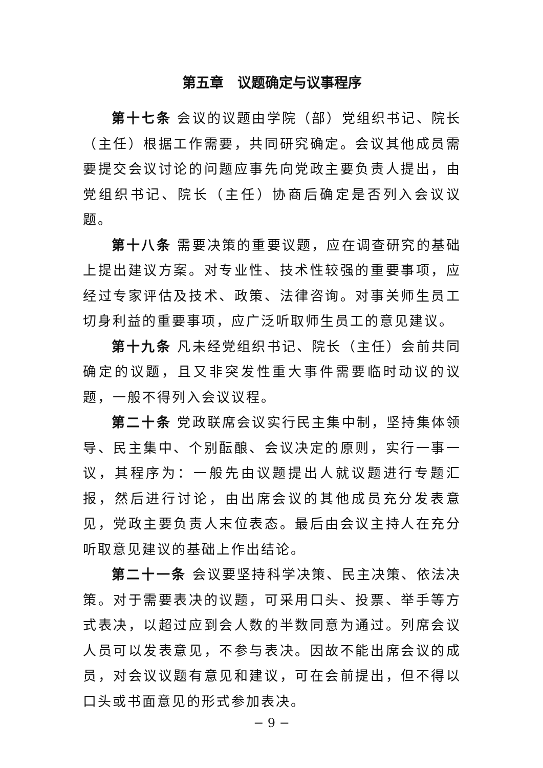第五章　议题确定与议事程序
第十七条 会议的议题由学院（部）党组织书记、院长（主任）根据工作需要，共同研究确定。会议其他成员需要提交会议讨论的问题应事先向党政主要负责人提出，由党组织书记、院长（主任）协商后确定是否列入会议议题。
第十八条 需要决策的重要议题，应在调查研究的基础上提出建议方案。对专业性、技术性较强的重要事项，应经过专家评估及技术、政策、法律咨询。对事关师生员工切身利益的重要事项，应广泛听取师生员工的意见建议。
第十九条 凡未经党组织书记、院长（主任）会前共同确定的议题，且又非突发性重大事件需要临时动议的议题，一般不得列入会议议程。
第二十条 党政联席会议实行民主集中制，坚持集体领导、民主集中、个别酝酿、会议决定的原则，实行一事一议，其程序为：一般先由议题提出人就议题进行专题汇报，然后进行讨论，由出席会议的其他成员充分发表意见，党政主要负责人末位表态。最后由会议主持人在充分听取意见建议的基础上作出结论。
第二十一条 会议要坚持科学决策、民主决策、依法决策。对于需要表决的议题，可采用口头、投票、举手等方式表决，以超过应到会人数的半数同意为通过。列席会议人员可以发表意见，不参与表决。因故不能出席会议的成员，对会议议题有意见和建议，可在会前提出，但不得以口头或书面意见的形式参加表决。
− 9 −